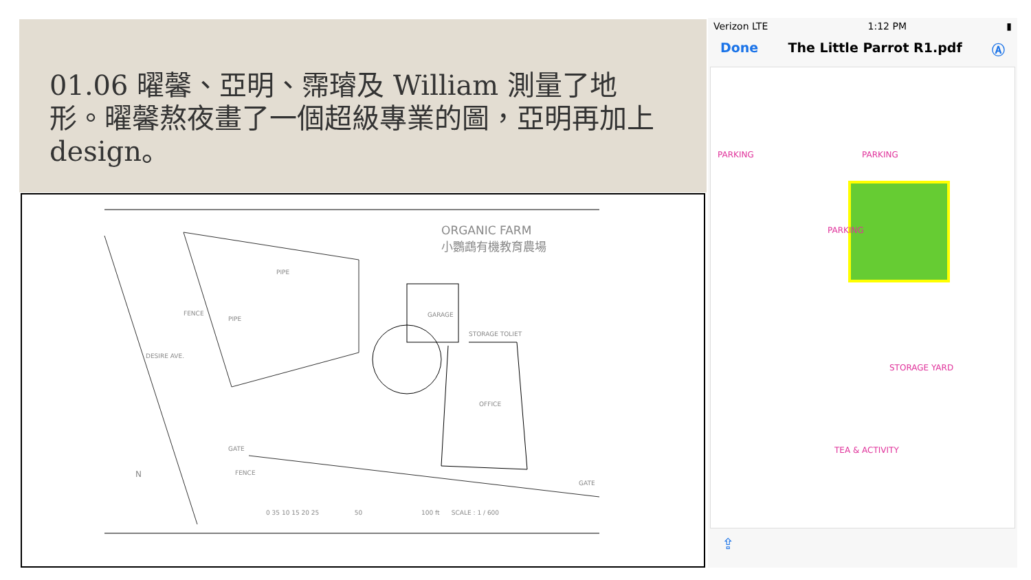01.06 曜馨、亞明、霈璿及 William 測量了地形。曜馨熬夜畫了一個超級專業的圖，亞明再加上 design。
ORGANIC FARM
小鸚鵡有機教育農場
PIPE
FENCE
PIPE
GARAGE
STORAGE TOLIET
DESIRE AVE.
OFFICE
GATE
FENCE
GATE
N
0 35 10 15 20 25 50 100 ft SCALE : 1 / 600
Verizon LTE 1:12 PM ▮
Done The Little Parrot R1.pdf Ⓐ
PARKING PARKING
PARKING
STORAGE YARD
TEA & ACTIVITY
⇪